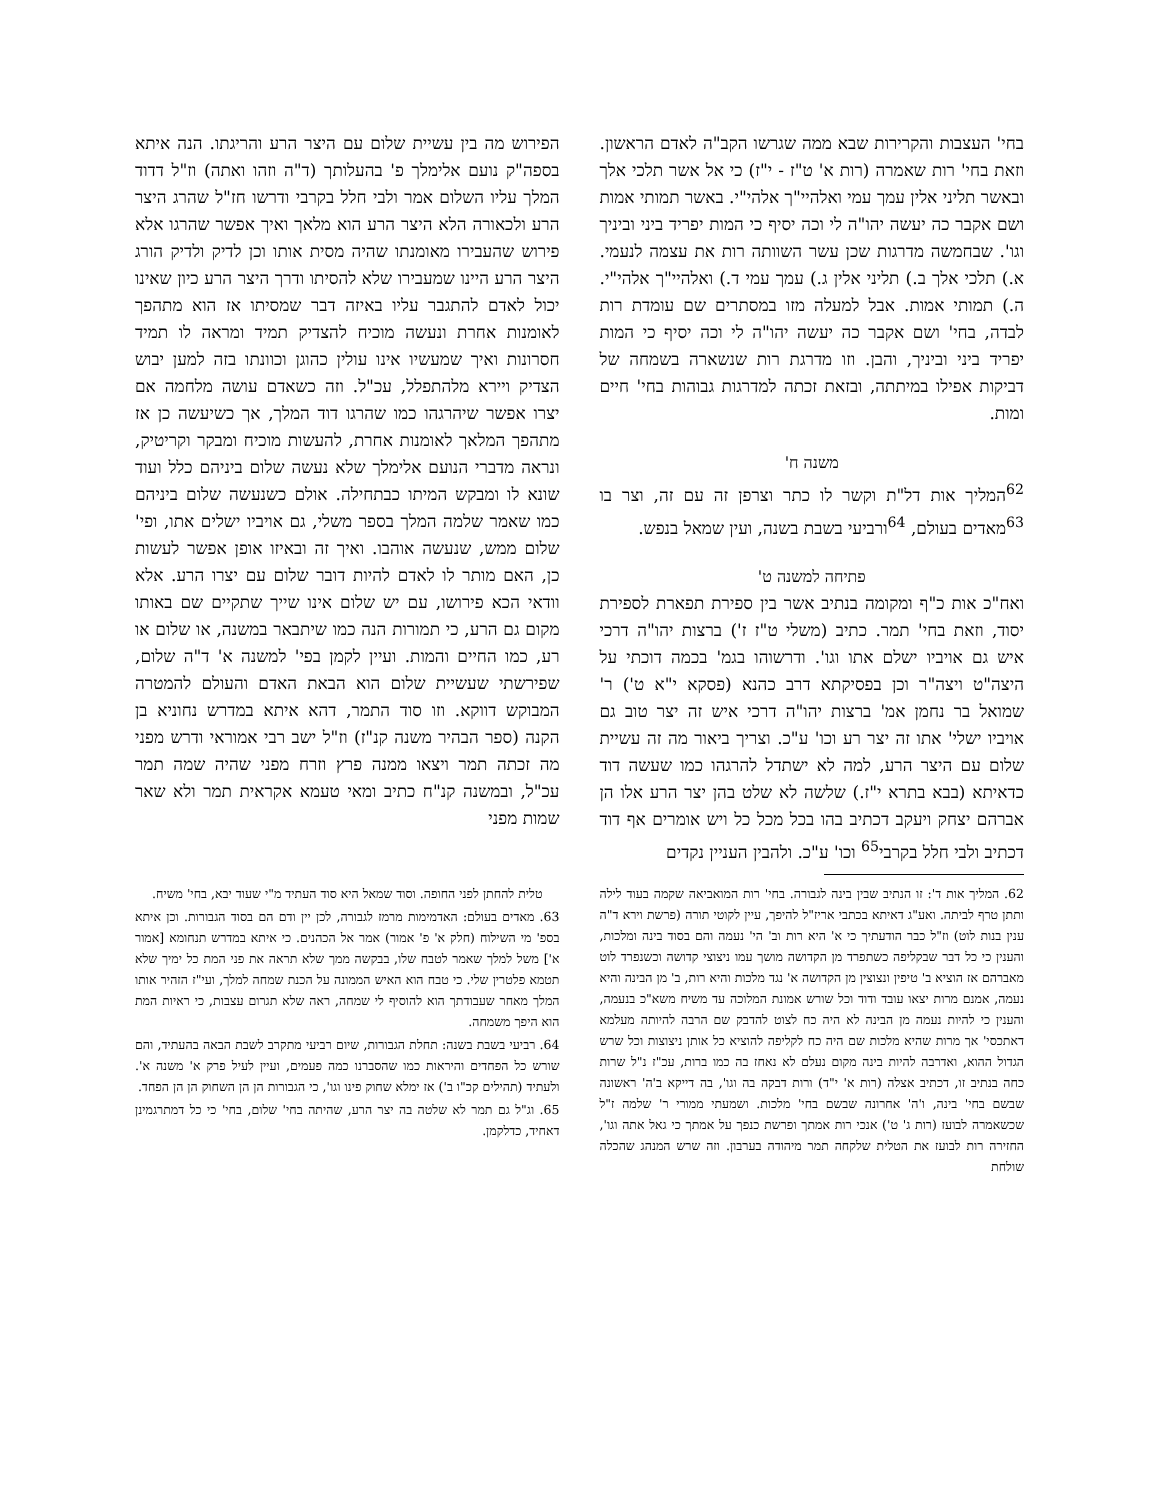בחי' העצבות והקרירות שבא ממה שגרשו הקב"ה לאדם הראשון. וזאת בחי' רות שאמרה (רות א' ט"ז - י"ז) כי אל אשר תלכי אלך ובאשר תליני אלין עמך עמי ואלהיי"ך אלהי"י. באשר תמותי אמות ושם אקבר כה יעשה יהו"ה לי וכה יסיף כי המות יפריד ביני וביניך וגו'. שבחמשה מדרגות שכן עשר השוותה רות את עצמה לנעמי. א.) תלכי אלך ב.) תליני אלין ג.) עמך עמי ד.) ואלהיי"ך אלהי"י. ה.) תמותי אמות. אבל למעלה מזו במסתרים שם עומדת רות לבדה, בחי' ושם אקבר כה יעשה יהו"ה לי וכה יסיף כי המות יפריד ביני וביניך, והבן. וזו מדרגת רות שנשארה בשמחה של דביקות אפילו במיתתה, ובזאת זכתה למדרגות גבוהות בחי' חיים ומות.
משנה ח'
<sup>62</sup> המליך אות דל"ת וקשר לו כתר וצרפן זה עם זה, וצר בו <sup>63</sup>מאדים בעולם, <sup>64</sup>ורביעי בשבת בשנה, ועין שמאל בנפש.
פתיחה למשנה ט'
ואח"כ אות כ"ף ומקומה בנתיב אשר בין ספירת תפארת לספירת יסוד, וזאת בחי' תמר. כתיב (משלי ט"ז ז') ברצות יהו"ה דרכי איש גם אויביו ישלם אתו וגו'. ודרשוהו בגמ' בכמה דוכתי על היצה"ט ויצה"ר וכן בפסיקתא דרב כהנא (פסקא י"א ט') ר' שמואל בר נחמן אמ' ברצות יהו"ה דרכי איש זה יצר טוב גם אויביו ישלי' אתו זה יצר רע וכו' ע"כ. וצריך ביאור מה זה עשיית שלום עם היצר הרע, למה לא ישתדל להרגהו כמו שעשה דוד כדאיתא (בבא בתרא י"ז.) שלשה לא שלט בהן יצר הרע אלו הן אברהם יצחק ויעקב דכתיב בהו בכל מכל כל ויש אומרים אף דוד דכתיב ולבי חלל בקרבי<sup>65</sup> וכו' ע"כ. ולהבין העניין נקדים
הפירוש מה בין עשיית שלום עם היצר הרע והריגתו. הנה איתא בספה"ק נועם אלימלך פ' בהעלותך (ד"ה וזהו ואתה) וז"ל דדוד המלך עליו השלום אמר ולבי חלל בקרבי ודרשו חז"ל שהרג היצר הרע ולכאורה הלא היצר הרע הוא מלאך ואיך אפשר שהרגו אלא פירוש שהעבירו מאומנתו שהיה מסית אותו וכן לדיק ולדיק הורג היצר הרע היינו שמעבירו שלא להסיתו ודרך היצר הרע כיון שאינו יכול לאדם להתגבר עליו באיזה דבר שמסיתו אז הוא מתהפך לאומנות אחרת ונעשה מוכיח להצדיק תמיד ומראה לו תמיד חסרונות ואיך שמעשיו אינו עולין כהוגן וכוונתו בזה למען יבוש הצדיק ויירא מלהתפלל, עכ"ל. וזה כשאדם עושה מלחמה אם יצרו אפשר שיהרגהו כמו שהרגו דוד המלך, אך כשיעשה כן אז מתהפך המלאך לאומנות אחרת, להעשות מוכיח ומבקר וקריטיק, ונראה מדברי הנועם אלימלך שלא נעשה שלום ביניהם כלל ועוד שונא לו ומבקש המיתו כבתחילה. אולם כשנעשה שלום ביניהם כמו שאמר שלמה המלך בספר משלי, גם אויביו ישלים אתו, ופי' שלום ממש, שנעשה אוהבו. ואיך זה ובאיזו אופן אפשר לעשות כן, האם מותר לו לאדם להיות דובר שלום עם יצרו הרע. אלא וודאי הכא פירושו, עם יש שלום אינו שייך שתקיים שם באותו מקום גם הרע, כי תמורות הנה כמו שיתבאר במשנה, או שלום או רע, כמו החיים והמות. ועיין לקמן בפי' למשנה א' ד"ה שלום, שפירשתי שעשיית שלום הוא הבאת האדם והעולם להמטרה המבוקש דווקא. וזו סוד התמר, דהא איתא במדרש נחוניא בן הקנה (ספר הבהיר משנה קנ"ז) וז"ל ישב רבי אמוראי ודרש מפני מה זכתה תמר ויצאו ממנה פרץ וזרח מפני שהיה שמה תמר עכ"ל, ובמשנה קנ"ח כתיב ומאי טעמא אקראית תמר ולא שאר שמות מפני
62. המליך אות ד': זו הנתיב שבין בינה לגבורה. בחי' רות המואביאה שקמה בעוד לילה ותתן טרף לביתה. ואע"ג דאיתא בכתבי אריז"ל להיפך, עיין לקוטי תורה (פרשת וירא ד"ה ענין בנות לוט) וז"ל כבר הודעתיך כי א' היא רות וב' הי' נעמה והם בסוד בינה ומלכות, והענין כי כל דבר שבקליפה כשתפרד מן הקדושה מושך עמו ניצוצי קדושה וכשנפרד לוט מאברהם אז הוציא ב' טיפין ונצוצין מן הקדושה א' נגד מלכות והיא רות, ב' מן הבינה והיא נעמה, אמנם מרות יצאו עובד ודוד וכל שורש אמונת המלוכה עד משיח משא"כ בנעמה, והענין כי להיות נעמה מן הבינה לא היה כח לצוט להדבק שם הרבה להיותה מעלמא דאתכסי' אך מרות שהיא מלכות שם היה כח לקליפה להוציא כל אותן ניצוצות וכל שרש הגדול ההוא, ואדרבה להיות בינה מקום נעלם לא נאחז בה כמו ברות, עכ"ז נ"ל שרות כחה בנתיב זו, דכתיב אצלה (רות א' י"ד) ורות דבקה בה וגו', בה דייקא ב'ה' ראשונה שבשם בחי' בינה, ו'ה' אחרונה שבשם בחי' מלכות. ושמעתי ממורי ר' שלמה ז"ל שכשאמרה לבועז (רות ג' ט') אנכי רות אמתך ופרשת כנפך על אמתך כי גאל אתה וגו', החזירה רות לבועז את הטלית שלקחה תמר מיהודה בערבון. וזה שרש המנהג שהכלה שולחת
טלית להחתן לפני החופה. וסוד שמאל היא סוד העתיד מ"י שעוד יבא, בחי' משיח.
63. מאדים בעולם: האדמימות מרמז לגבורה, לכן יין ודם הם בסוד הגבורות. וכן איתא בספ' מי השילוח (חלק א' פ' אמור) אמר אל הכהנים. כי איתא במדרש תנחומא [אמור א'] משל למלך שאמר לטבח שלו, בבקשה ממך שלא תראה את פני המת כל ימיך שלא תטמא פלטרין שלי. כי טבח הוא האיש הממונה על הכנת שמחה למלך, ועי"ז הזהיר אותו המלך מאחר שעבודתך הוא להוסיף לי שמחה, ראה שלא תגרום עצבות, כי ראיות המת הוא היפך משמחה.
64. רביעי בשבת בשנה: תחלת הגבורות, שיום רביעי מתקרב לשבת הבאה בהעתיד, והם שורש כל הפחדים והיראות כמו שהסברנו כמה פעמים, ועיין לעיל פרק א' משנה א'. ולעתיד (תהילים קכ"ו ב') אז ימלא שחוק פינו וגו', כי הגבורות הן הן השחוק הן הן הפחד.
65. וג"ל גם תמר לא שלטה בה יצר הרע, שהיתה בחי' שלום, בחי' כי כל דמתרגמינן דאחיד, כדלקמן.